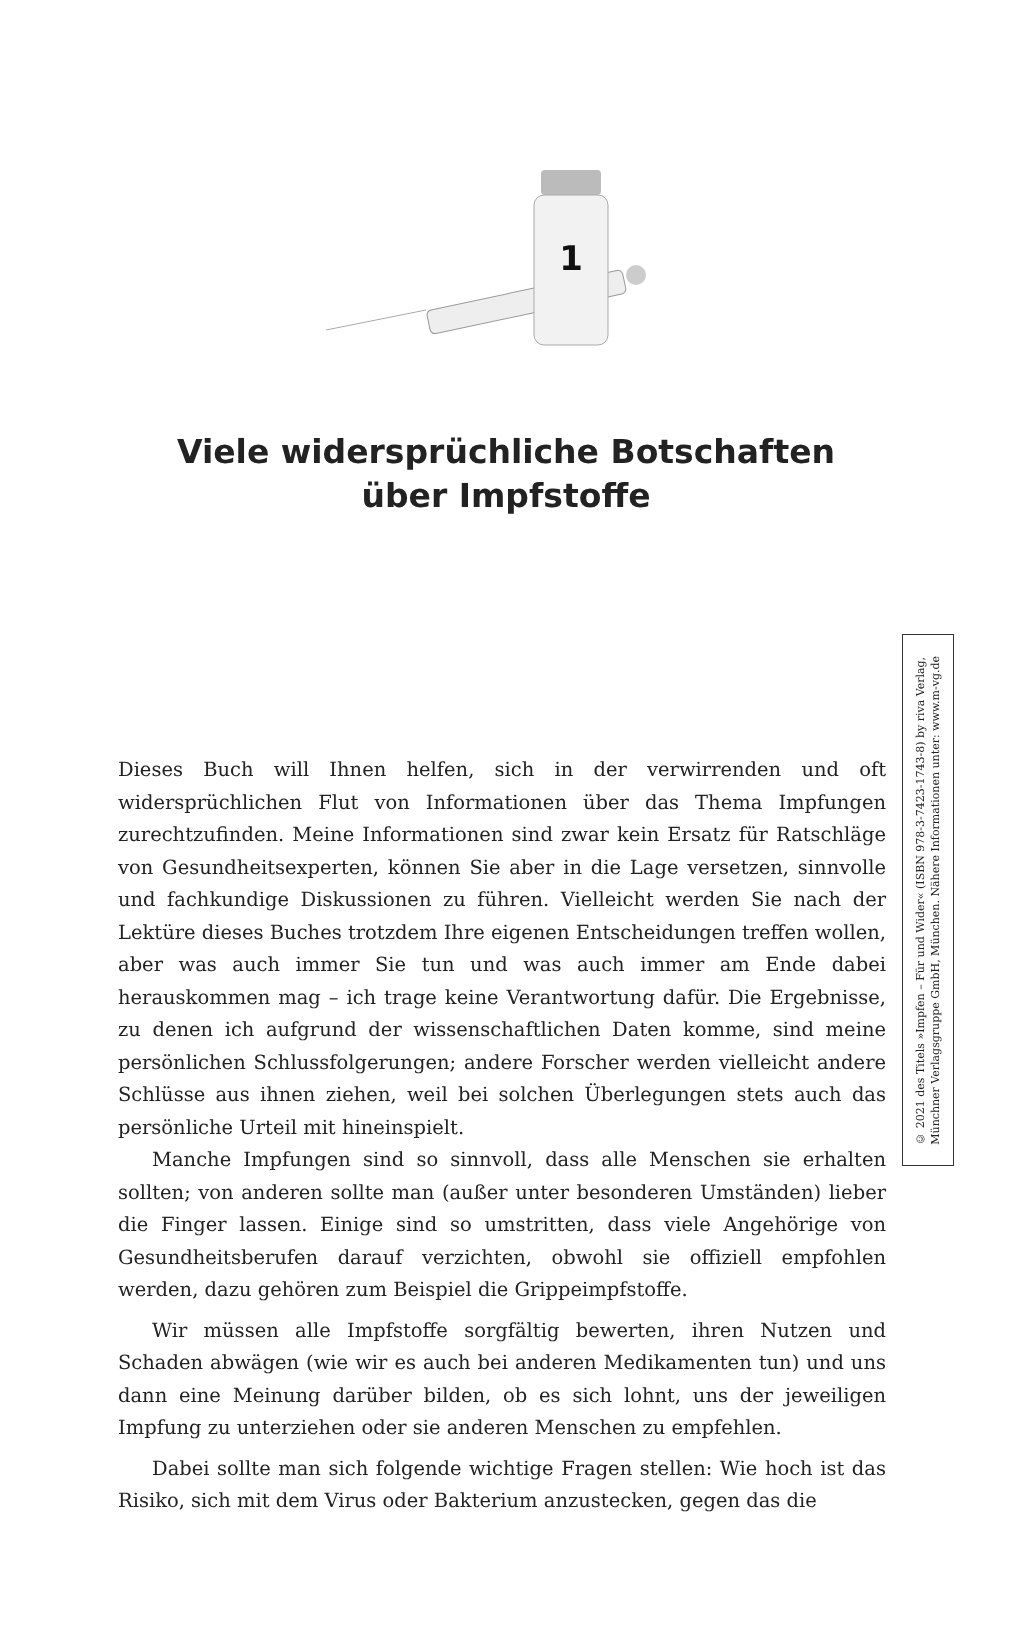1
Viele widersprüchliche Botschaften
über Impfstoffe
Dieses Buch will Ihnen helfen, sich in der verwirrenden und oft widersprüchlichen Flut von Informationen über das Thema Impfungen zurechtzufinden. Meine Informationen sind zwar kein Ersatz für Ratschläge von Gesundheitsexperten, können Sie aber in die Lage versetzen, sinnvolle und fachkundige Diskussionen zu führen. Vielleicht werden Sie nach der Lektüre dieses Buches trotzdem Ihre eigenen Entscheidungen treffen wollen, aber was auch immer Sie tun und was auch immer am Ende dabei herauskommen mag – ich trage keine Verantwortung dafür. Die Ergebnisse, zu denen ich aufgrund der wissenschaftlichen Daten komme, sind meine persönlichen Schlussfolgerungen; andere Forscher werden vielleicht andere Schlüsse aus ihnen ziehen, weil bei solchen Überlegungen stets auch das persönliche Urteil mit hineinspielt.
Manche Impfungen sind so sinnvoll, dass alle Menschen sie erhalten sollten; von anderen sollte man (außer unter besonderen Umständen) lieber die Finger lassen. Einige sind so umstritten, dass viele Angehörige von Gesundheitsberufen darauf verzichten, obwohl sie offiziell empfohlen werden, dazu gehören zum Beispiel die Grippeimpfstoffe.
Wir müssen alle Impfstoffe sorgfältig bewerten, ihren Nutzen und Schaden abwägen (wie wir es auch bei anderen Medikamenten tun) und uns dann eine Meinung darüber bilden, ob es sich lohnt, uns der jeweiligen Impfung zu unterziehen oder sie anderen Menschen zu empfehlen.
Dabei sollte man sich folgende wichtige Fragen stellen: Wie hoch ist das Risiko, sich mit dem Virus oder Bakterium anzustecken, gegen das die
© 2021 des Titels »Impfen – Für und Wider« (ISBN 978-3-7423-1743-8) by riva Verlag,
Münchner Verlagsgruppe GmbH, München. Nähere Informationen unter: www.m-vg.de